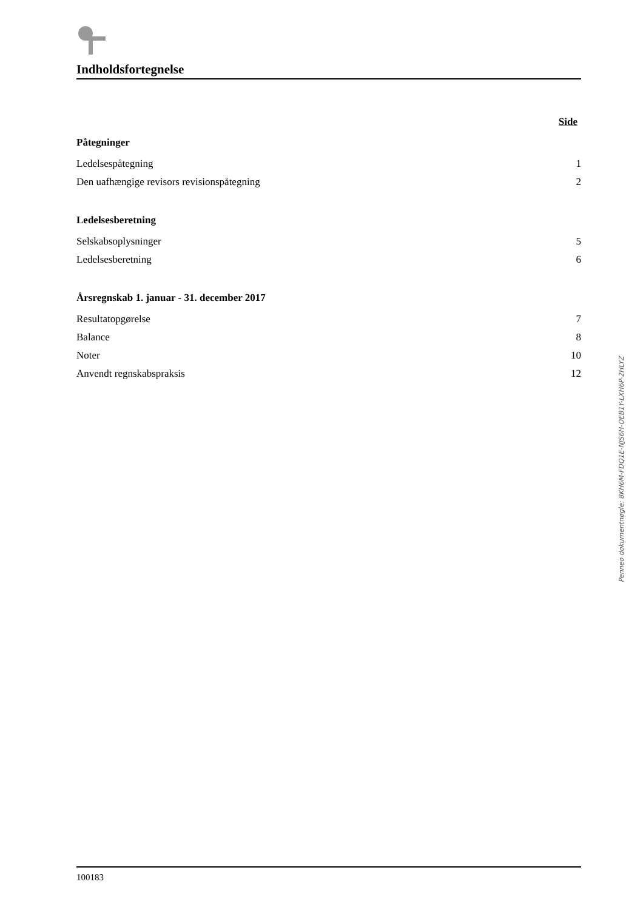Indholdsfortegnelse
Side
Påtegninger
Ledelsespåtegning 1
Den uafhængige revisors revisionspåtegning 2
Ledelsesberetning
Selskabsoplysninger 5
Ledelsesberetning 6
Årsregnskab 1. januar - 31. december 2017
Resultatopgørelse 7
Balance 8
Noter 10
Anvendt regnskabspraksis 12
Penneo dokumentnøgle: 8KH6M-FDQ1E-NJS6H-OEB1Y-LXH6P-2HLYZ
100183